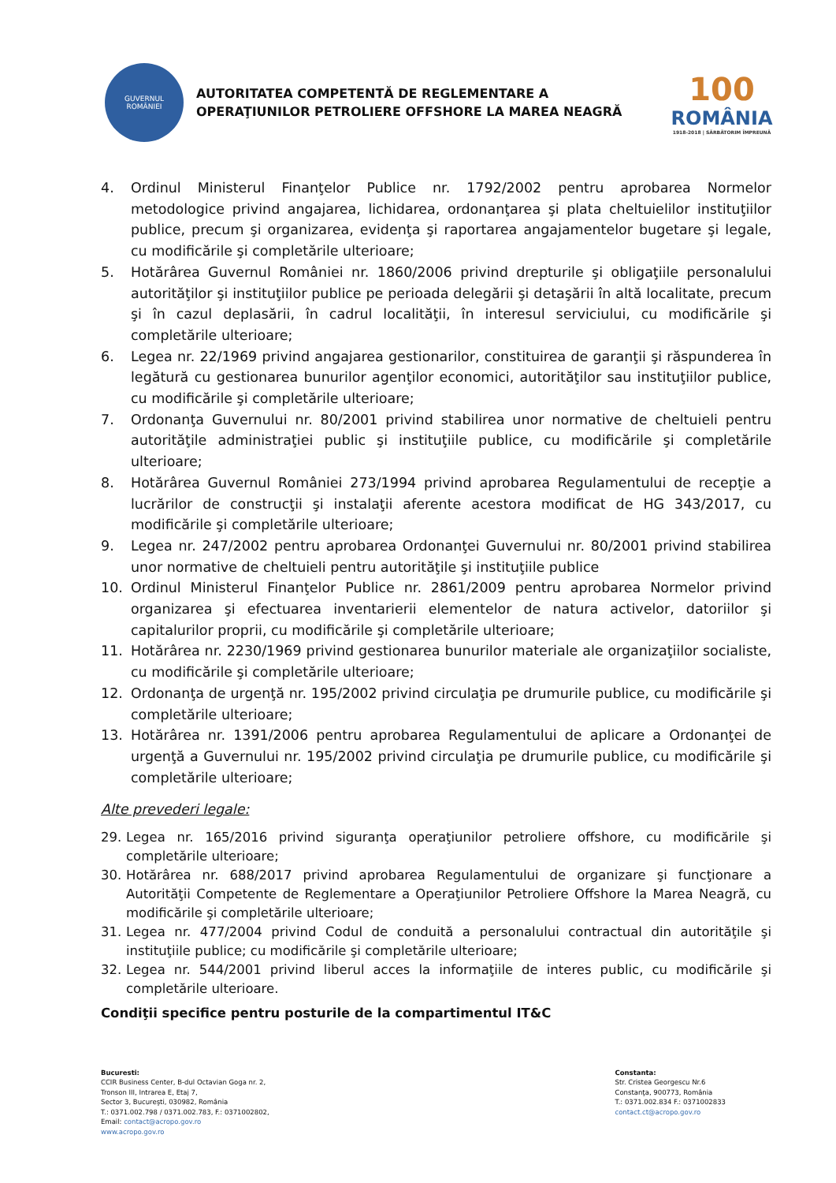GUVERNUL
ROMÂNIEI
AUTORITATEA COMPETENTĂ DE REGLEMENTARE A
OPERAŢIUNILOR PETROLIERE OFFSHORE LA MAREA NEAGRĂ
100
ROMÂNIA
1918-2018 | SĂRBĂTORIM ÎMPREUNĂ
4. Ordinul Ministerul Finanţelor Publice nr. 1792/2002 pentru aprobarea Normelor metodologice privind angajarea, lichidarea, ordonanţarea şi plata cheltuielilor instituţiilor publice, precum şi organizarea, evidenţa şi raportarea angajamentelor bugetare şi legale, cu modificările şi completările ulterioare;
5. Hotărârea Guvernul României nr. 1860/2006 privind drepturile şi obligaţiile personalului autorităţilor şi instituţiilor publice pe perioada delegării şi detaşării în altă localitate, precum şi în cazul deplasării, în cadrul localităţii, în interesul serviciului, cu modificările şi completările ulterioare;
6. Legea nr. 22/1969 privind angajarea gestionarilor, constituirea de garanţii şi răspunderea în legătură cu gestionarea bunurilor agenţilor economici, autorităţilor sau instituţiilor publice, cu modificările şi completările ulterioare;
7. Ordonanţa Guvernului nr. 80/2001 privind stabilirea unor normative de cheltuieli pentru autorităţile administraţiei public şi instituţiile publice, cu modificările şi completările ulterioare;
8. Hotărârea Guvernul României 273/1994 privind aprobarea Regulamentului de recepţie a lucrărilor de construcţii şi instalaţii aferente acestora modificat de HG 343/2017, cu modificările şi completările ulterioare;
9. Legea nr. 247/2002 pentru aprobarea Ordonanţei Guvernului nr. 80/2001 privind stabilirea unor normative de cheltuieli pentru autorităţile şi instituţiile publice
10. Ordinul Ministerul Finanţelor Publice nr. 2861/2009 pentru aprobarea Normelor privind organizarea şi efectuarea inventarierii elementelor de natura activelor, datoriilor şi capitalurilor proprii, cu modificările şi completările ulterioare;
11. Hotărârea nr. 2230/1969 privind gestionarea bunurilor materiale ale organizaţiilor socialiste, cu modificările şi completările ulterioare;
12. Ordonanţa de urgenţă nr. 195/2002 privind circulaţia pe drumurile publice, cu modificările şi completările ulterioare;
13. Hotărârea nr. 1391/2006 pentru aprobarea Regulamentului de aplicare a Ordonanţei de urgenţă a Guvernului nr. 195/2002 privind circulaţia pe drumurile publice, cu modificările şi completările ulterioare;
Alte prevederi legale:
29. Legea nr. 165/2016 privind siguranţa operaţiunilor petroliere offshore, cu modificările şi completările ulterioare;
30. Hotărârea nr. 688/2017 privind aprobarea Regulamentului de organizare şi funcţionare a Autorităţii Competente de Reglementare a Operaţiunilor Petroliere Offshore la Marea Neagră, cu modificările şi completările ulterioare;
31. Legea nr. 477/2004 privind Codul de conduită a personalului contractual din autorităţile şi instituţiile publice; cu modificările şi completările ulterioare;
32. Legea nr. 544/2001 privind liberul acces la informaţiile de interes public, cu modificările şi completările ulterioare.
Condiţii specifice pentru posturile de la compartimentul IT&C
Bucuresti:
CCIR Business Center, B-dul Octavian Goga nr. 2,
Tronson III, Intrarea E, Etaj 7,
Sector 3, Bucureşti, 030982, România
T.: 0371.002.798 / 0371.002.783, F.: 0371002802,
Email: contact@acropo.gov.ro
www.acropo.gov.ro
Constanta:
Str. Cristea Georgescu Nr.6
Constanţa, 900773, România
T.: 0371.002.834 F.: 0371002833
contact.ct@acropo.gov.ro